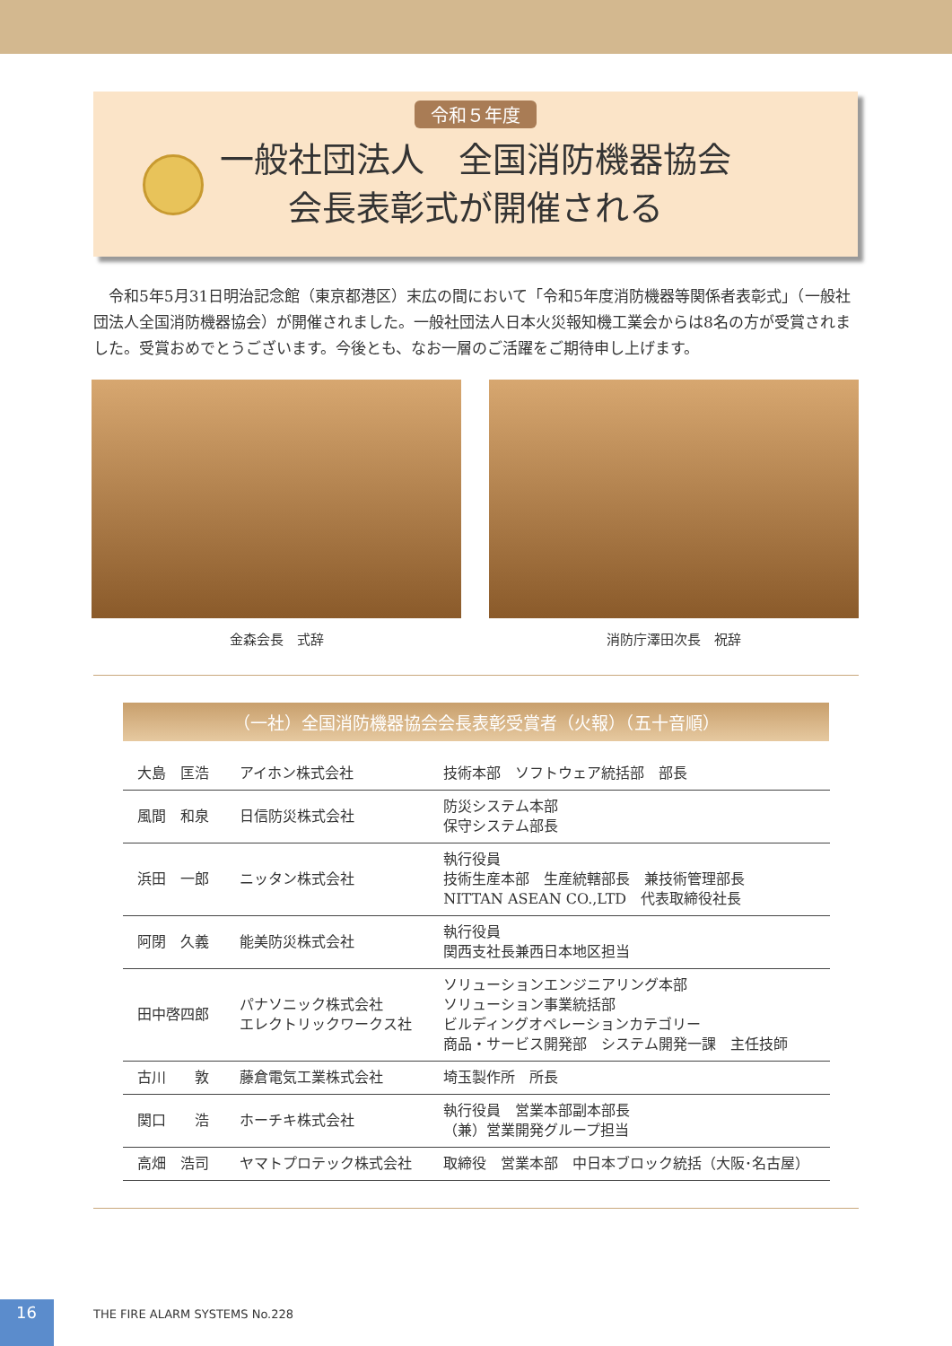令和５年度
一般社団法人　全国消防機器協会
会長表彰式が開催される
令和5年5月31日明治記念館（東京都港区）末広の間において「令和5年度消防機器等関係者表彰式」（一般社団法人全国消防機器協会）が開催されました。一般社団法人日本火災報知機工業会からは8名の方が受賞されました。受賞おめでとうございます。今後とも、なお一層のご活躍をご期待申し上げます。
金森会長　式辞 消防庁澤田次長　祝辞
（一社）全国消防機器協会会長表彰受賞者（火報）（五十音順）
| 大島 匡浩 | アイホン株式会社 | 技術本部 ソフトウェア統括部 部長 |
| 風間 和泉 | 日信防災株式会社 | 防災システム本部 保守システム部長 |
| 浜田 一郎 | ニッタン株式会社 | 執行役員 技術生産本部 生産統轄部長 兼技術管理部長 NITTAN ASEAN CO.,LTD 代表取締役社長 |
| 阿閉 久義 | 能美防災株式会社 | 執行役員 関西支社長兼西日本地区担当 |
| 田中啓四郎 | パナソニック株式会社 エレクトリックワークス社 | ソリューションエンジニアリング本部 ソリューション事業統括部 ビルディングオペレーションカテゴリー 商品・サービス開発部 システム開発一課 主任技師 |
| 古川 敦 | 藤倉電気工業株式会社 | 埼玉製作所 所長 |
| 関口 浩 | ホーチキ株式会社 | 執行役員 営業本部副本部長 （兼）営業開発グループ担当 |
| 高畑 浩司 | ヤマトプロテック株式会社 | 取締役 営業本部 中日本ブロック統括（大阪･名古屋） |
16
THE FIRE ALARM SYSTEMS No.228